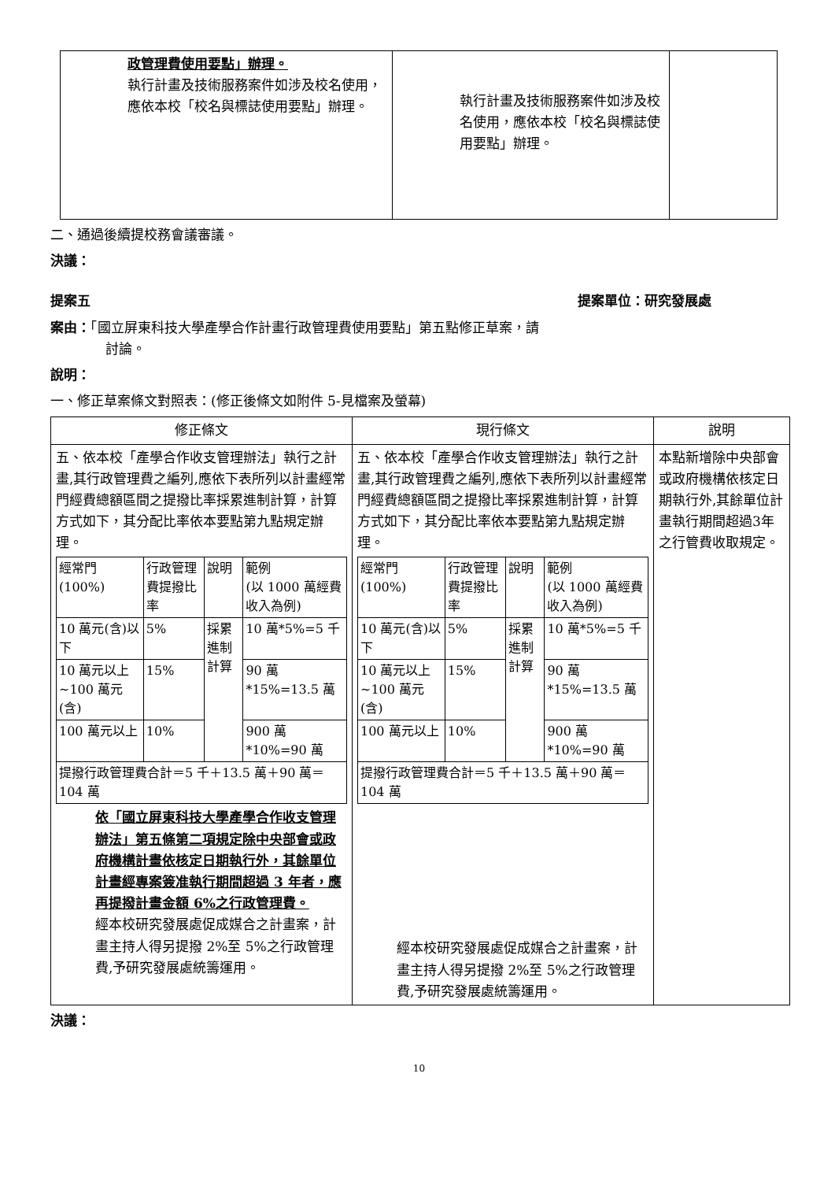| 政管理費使用要點」辦理。 執行計畫及技術服務案件如涉及校名使用，應依本校「校名與標誌使用要點」辦理。 | 執行計畫及技術服務案件如涉及校名使用，應依本校「校名與標誌使用要點」辦理。 | |
二、通過後續提校務會議審議。
決議：
提案五 提案單位：研究發展處
案由：「國立屏東科技大學產學合作計畫行政管理費使用要點」第五點修正草案，請
討論。
說明：
一、修正草案條文對照表：(修正後條文如附件 5-見檔案及螢幕)
| 修正條文 | 現行條文 | 說明 |
| --- | --- | --- |
| 五、依本校「產學合作收支管理辦法」執行之計畫,其行政管理費之編列,應依下表所列以計畫經常門經費總額區間之提撥比率採累進制計算，計算方式如下，其分配比率依本要點第九點規定辦理。 / 經常門 (100%) / 行政管理費提撥比率 / 說明 / 範例 (以 1000 萬經費收入為例) / / 10 萬元(含)以下 / 5% / 採累進制計算 / 10 萬*5%=5 千 / / 10 萬元以上~100 萬元(含) / 15% / / 90 萬 *15%=13.5 萬 / / 100 萬元以上 / 10% / / 900 萬 *10%=90 萬 / / 提撥行政管理費合計＝5 千＋13.5 萬＋90 萬＝104 萬 / / / / 依「國立屏東科技大學產學合作收支管理辦法」第五條第二項規定除中央部會或政府機構計畫依核定日期執行外，其餘單位計畫經專案簽准執行期間超過 3 年者，應再提撥計畫金額 6%之行政管理費。 經本校研究發展處促成媒合之計畫案，計畫主持人得另提撥 2%至 5%之行政管理費,予研究發展處統籌運用。 | 五、依本校「產學合作收支管理辦法」執行之計畫,其行政管理費之編列,應依下表所列以計畫經常門經費總額區間之提撥比率採累進制計算，計算方式如下，其分配比率依本要點第九點規定辦理。 / 經常門 (100%) / 行政管理費提撥比率 / 說明 / 範例 (以 1000 萬經費收入為例) / / 10 萬元(含)以下 / 5% / 採累進制計算 / 10 萬*5%=5 千 / / 10 萬元以上~100 萬元(含) / 15% / / 90 萬 *15%=13.5 萬 / / 100 萬元以上 / 10% / / 900 萬 *10%=90 萬 / / 提撥行政管理費合計＝5 千＋13.5 萬＋90 萬＝104 萬 / / / / 經本校研究發展處促成媒合之計畫案，計畫主持人得另提撥 2%至 5%之行政管理費,予研究發展處統籌運用。 | 本點新增除中央部會或政府機構依核定日期執行外,其餘單位計畫執行期間超過3年之行管費收取規定。 |
決議：
10